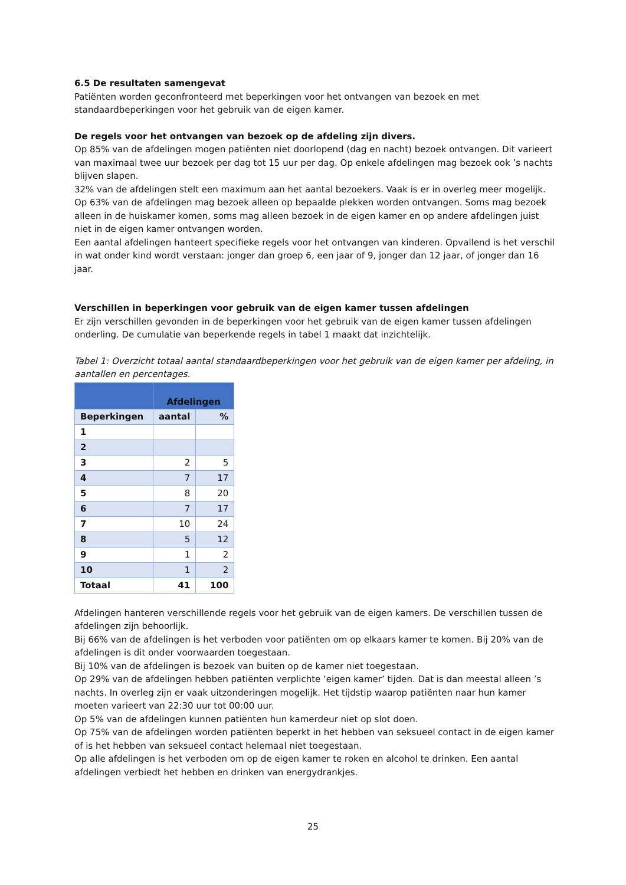6.5 De resultaten samengevat
Patiënten worden geconfronteerd met beperkingen voor het ontvangen van bezoek en met standaardbeperkingen voor het gebruik van de eigen kamer.
De regels voor het ontvangen van bezoek op de afdeling zijn divers.
Op 85% van de afdelingen mogen patiënten niet doorlopend (dag en nacht) bezoek ontvangen. Dit varieert van maximaal twee uur bezoek per dag tot 15 uur per dag. Op enkele afdelingen mag bezoek ook ’s nachts blijven slapen.
32% van de afdelingen stelt een maximum aan het aantal bezoekers. Vaak is er in overleg meer mogelijk.
Op 63% van de afdelingen mag bezoek alleen op bepaalde plekken worden ontvangen. Soms mag bezoek alleen in de huiskamer komen, soms mag alleen bezoek in de eigen kamer en op andere afdelingen juist niet in de eigen kamer ontvangen worden.
Een aantal afdelingen hanteert specifieke regels voor het ontvangen van kinderen. Opvallend is het verschil in wat onder kind wordt verstaan: jonger dan groep 6, een jaar of 9, jonger dan 12 jaar, of jonger dan 16 jaar.
Verschillen in beperkingen voor gebruik van de eigen kamer tussen afdelingen
Er zijn verschillen gevonden in de beperkingen voor het gebruik van de eigen kamer tussen afdelingen onderling. De cumulatie van beperkende regels in tabel 1 maakt dat inzichtelijk.
Tabel 1: Overzicht totaal aantal standaardbeperkingen voor het gebruik van de eigen kamer per afdeling, in aantallen en percentages.
| | Afdelingen | |
| --- | --- | --- |
| Beperkingen | aantal | % |
| 1 | | |
| 2 | | |
| 3 | 2 | 5 |
| 4 | 7 | 17 |
| 5 | 8 | 20 |
| 6 | 7 | 17 |
| 7 | 10 | 24 |
| 8 | 5 | 12 |
| 9 | 1 | 2 |
| 10 | 1 | 2 |
| Totaal | 41 | 100 |
Afdelingen hanteren verschillende regels voor het gebruik van de eigen kamers. De verschillen tussen de afdelingen zijn behoorlijk.
Bij 66% van de afdelingen is het verboden voor patiënten om op elkaars kamer te komen. Bij 20% van de afdelingen is dit onder voorwaarden toegestaan.
Bij 10% van de afdelingen is bezoek van buiten op de kamer niet toegestaan.
Op 29% van de afdelingen hebben patiënten verplichte ‘eigen kamer’ tijden. Dat is dan meestal alleen ’s nachts. In overleg zijn er vaak uitzonderingen mogelijk. Het tijdstip waarop patiënten naar hun kamer moeten varieert van 22:30 uur tot 00:00 uur.
Op 5% van de afdelingen kunnen patiënten hun kamerdeur niet op slot doen.
Op 75% van de afdelingen worden patiënten beperkt in het hebben van seksueel contact in de eigen kamer of is het hebben van seksueel contact helemaal niet toegestaan.
Op alle afdelingen is het verboden om op de eigen kamer te roken en alcohol te drinken. Een aantal afdelingen verbiedt het hebben en drinken van energydrankjes.
25